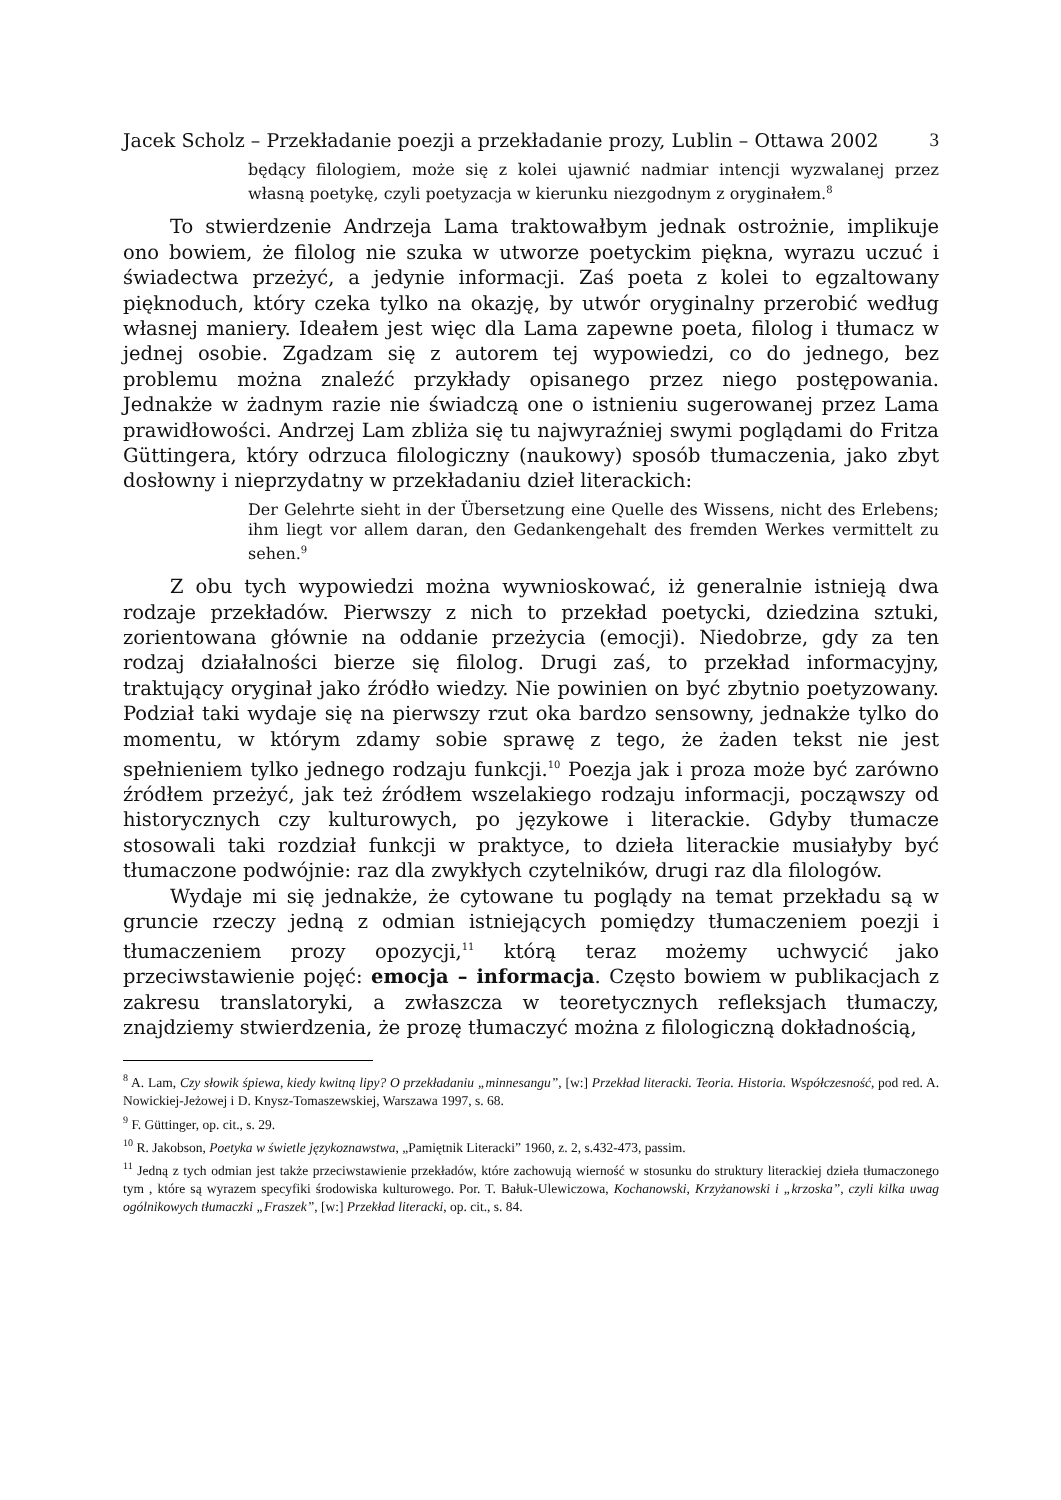Jacek Scholz – Przekładanie poezji a przekładanie prozy, Lublin – Ottawa 2002 3
będący filologiem, może się z kolei ujawnić nadmiar intencji wyzwalanej przez własną poetykę, czyli poetyzacja w kierunku niezgodnym z oryginałem.<sup>8</sup>
To stwierdzenie Andrzeja Lama traktowałbym jednak ostrożnie, implikuje ono bowiem, że filolog nie szuka w utworze poetyckim piękna, wyrazu uczuć i świadectwa przeżyć, a jedynie informacji. Zaś poeta z kolei to egzaltowany pięknoduch, który czeka tylko na okazję, by utwór oryginalny przerobić według własnej maniery. Ideałem jest więc dla Lama zapewne poeta, filolog i tłumacz w jednej osobie. Zgadzam się z autorem tej wypowiedzi, co do jednego, bez problemu można znaleźć przykłady opisanego przez niego postępowania. Jednakże w żadnym razie nie świadczą one o istnieniu sugerowanej przez Lama prawidłowości. Andrzej Lam zbliża się tu najwyraźniej swymi poglądami do Fritza Güttingera, który odrzuca filologiczny (naukowy) sposób tłumaczenia, jako zbyt dosłowny i nieprzydatny w przekładaniu dzieł literackich:
Der Gelehrte sieht in der Übersetzung eine Quelle des Wissens, nicht des Erlebens; ihm liegt vor allem daran, den Gedankengehalt des fremden Werkes vermittelt zu sehen.<sup>9</sup>
Z obu tych wypowiedzi można wywnioskować, iż generalnie istnieją dwa rodzaje przekładów. Pierwszy z nich to przekład poetycki, dziedzina sztuki, zorientowana głównie na oddanie przeżycia (emocji). Niedobrze, gdy za ten rodzaj działalności bierze się filolog. Drugi zaś, to przekład informacyjny, traktujący oryginał jako źródło wiedzy. Nie powinien on być zbytnio poetyzowany. Podział taki wydaje się na pierwszy rzut oka bardzo sensowny, jednakże tylko do momentu, w którym zdamy sobie sprawę z tego, że żaden tekst nie jest spełnieniem tylko jednego rodzaju funkcji.<sup>10</sup> Poezja jak i proza może być zarówno źródłem przeżyć, jak też źródłem wszelakiego rodzaju informacji, począwszy od historycznych czy kulturowych, po językowe i literackie. Gdyby tłumacze stosowali taki rozdział funkcji w praktyce, to dzieła literackie musiałyby być tłumaczone podwójnie: raz dla zwykłych czytelników, drugi raz dla filologów.
Wydaje mi się jednakże, że cytowane tu poglądy na temat przekładu są w gruncie rzeczy jedną z odmian istniejących pomiędzy tłumaczeniem poezji i tłumaczeniem prozy opozycji,<sup>11</sup> którą teraz możemy uchwycić jako przeciwstawienie pojęć: emocja – informacja. Często bowiem w publikacjach z zakresu translatoryki, a zwłaszcza w teoretycznych refleksjach tłumaczy, znajdziemy stwierdzenia, że prozę tłumaczyć można z filologiczną dokładnością,
<sup>8</sup> A. Lam, Czy słowik śpiewa, kiedy kwitną lipy? O przekładaniu „minnesangu”, [w:] Przekład literacki. Teoria. Historia. Współczesność, pod red. A. Nowickiej-Jeżowej i D. Knysz-Tomaszewskiej, Warszawa 1997, s. 68.
<sup>9</sup> F. Güttinger, op. cit., s. 29.
<sup>10</sup> R. Jakobson, Poetyka w świetle językoznawstwa, „Pamiętnik Literacki” 1960, z. 2, s.432-473, passim.
<sup>11</sup> Jedną z tych odmian jest także przeciwstawienie przekładów, które zachowują wierność w stosunku do struktury literackiej dzieła tłumaczonego tym , które są wyrazem specyfiki środowiska kulturowego. Por. T. Bałuk-Ulewiczowa, Kochanowski, Krzyżanowski i „krzoska”, czyli kilka uwag ogólnikowych tłumaczki „Fraszek”, [w:] Przekład literacki, op. cit., s. 84.